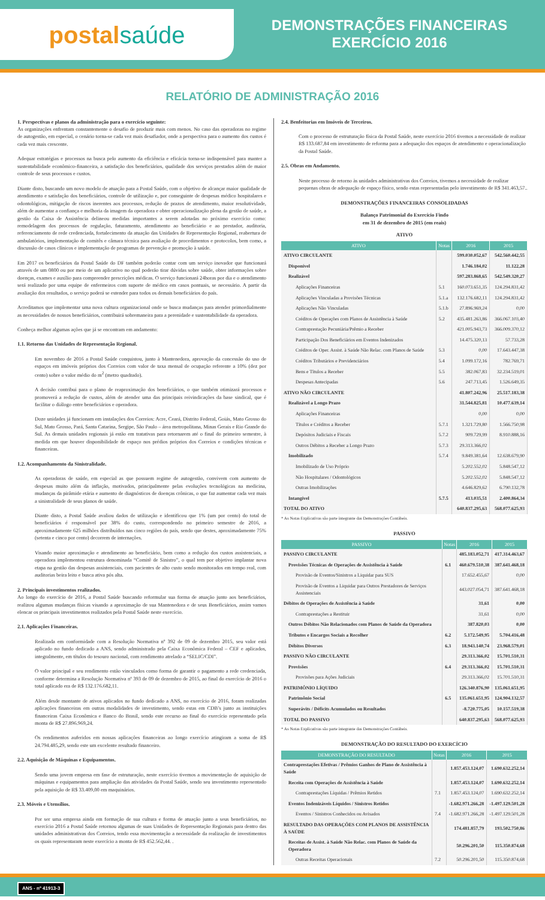postal saúde
DEMONSTRAÇÕES FINANCEIRAS
EXERCÍCIO 2016
RELATÓRIO DE ADMINISTRAÇÃO 2016
1. Perspectivas e planos da administração para o exercício seguinte:
As organizações enfrentam constantemente o desafio de produzir mais com menos. No caso das operadoras no regime de autogestão, em especial, o cenário torna-se cada vez mais desafiador, onde a perspectiva para o aumento dos custos é cada vez mais crescente.
Adequar estratégias e processos na busca pelo aumento da eficiência e eficácia torna-se indispensável para manter a sustentabilidade econômico-financeira, a satisfação dos beneficiários, qualidade dos serviços prestados além de maior controle de seus processos e custos.
Diante disto, buscando um novo modelo de atuação para a Postal Saúde, com o objetivo de alcançar maior qualidade de atendimento e satisfação dos beneficiários, controle de utilização e, por conseguinte de despesas médico hospitalares e odontológicas, mitigação de riscos inerentes aos processos, redução de prazos de atendimento, maior resolutividade, além de aumentar a confiança e melhoria da imagem da operadora e obter operacionalização plena da gestão de saúde, a gestão da Caixa de Assistência delineou medidas importantes a serem adotadas no próximo exercício como: remodelagem dos processos de regulação, faturamento, atendimento ao beneficiário e ao prestador, auditoria, referenciamento de rede credenciada, fortalecimento da atuação das Unidades de Representação Regional, reabertura de ambulatórios, implementação de comitês e câmara técnica para avaliação de procedimentos e protocolos, bem como, a discussão de casos clínicos e implementação de programas de prevenção e promoção à saúde.
Em 2017 os beneficiários da Postal Saúde do DF também poderão contar com um serviço inovador que funcionará através de um 0800 ou por meio de um aplicativo no qual poderão tirar dúvidas sobre saúde, obter informações sobre doenças, exames e auxílio para compreender prescrições médicas. O serviço funcionará 24horas por dia e o atendimento será realizado por uma equipe de enfermeiros com suporte de médico em casos pontuais, se necessário. A partir da avaliação dos resultados, o serviço poderá se estender para todos os demais beneficiários do país.
Acreditamos que implementar uma nova cultura organizacional onde se busca mudanças para atender primordialmente as necessidades de nossos beneficiários, contribuirá sobremaneira para a perenidade e sustentabilidade da operadora.
Conheça melhor algumas ações que já se encontram em andamento:
1.1. Retorno das Unidades de Representação Regional.
Em novembro de 2016 a Postal Saúde conquistou, junto à Mantenedora, aprovação da concessão do uso de espaços em imóveis próprios dos Correios com valor de taxa mensal de ocupação referente a 10% (dez por cento) sobre o valor médio do m<sup>2</sup> (metro quadrado).
A decisão contribui para o plano de reaproximação dos beneficiários, o que também otimizará processos e promoverá a redução de custos, além de atender uma das principais reivindicações da base sindical, que é facilitar o diálogo entre beneficiários e operadora.
Doze unidades já funcionam em instalações dos Correios: Acre, Ceará, Distrito Federal, Goiás, Mato Grosso do Sul, Mato Grosso, Pará, Santa Catarina, Sergipe, São Paulo – área metropolitana, Minas Gerais e Rio Grande do Sul. As demais unidades regionais já estão em tratativas para retornarem até o final do primeiro semestre, à medida em que houver disponibilidade de espaço nos prédios próprios dos Correios e condições técnicas e financeiras.
1.2. Acompanhamento da Sinistralidade.
As operadoras de saúde, em especial as que possuem regime de autogestão, convivem com aumento de despesas muito além da inflação, motivados, principalmente pelas evoluções tecnológicas na medicina, mudanças da pirâmide etária e aumento de diagnósticos de doenças crônicas, o que faz aumentar cada vez mais a sinistralidade de seus planos de saúde.
Diante disto, a Postal Saúde avaliou dados de utilização e identificou que 1% (um por cento) do total de beneficiários é responsável por 38% do custo, correspondendo no primeiro semestre de 2016, a aproximadamente 625 milhões distribuídos nas cinco regiões do país, sendo que destes, aproximadamente 75% (setenta e cinco por cento) decorrem de internações.
Visando maior aproximação e atendimento ao beneficiário, bem como a redução dos custos assistenciais, a operadora implementou estrutura denominada “Comitê de Sinistro”, o qual tem por objetivo implantar nova etapa na gestão das despesas assistenciais, com pacientes de alto custo sendo monitorados em tempo real, com auditorias beira leito e busca ativa pós alta.
2. Principais investimentos realizados.
Ao longo do exercício de 2016, a Postal Saúde buscando reformular sua forma de atuação junto aos beneficiários, realizou algumas mudanças físicas visando a aproximação de sua Mantenedora e de seus Beneficiários, assim vamos elencar os principais investimentos realizados pela Postal Saúde neste exercício.
2.1. Aplicações Financeiras.
Realizada em conformidade com a Resolução Normativa nº 392 de 09 de dezembro 2015, seu valor está aplicado no fundo dedicado a ANS, sendo administrado pela Caixa Econômica Federal – CEF e aplicados, integralmente, em títulos do tesouro nacional, com rendimento atrelado a “SELIC/CDI”.
O valor principal e seu rendimento estão vinculados como forma de garantir o pagamento a rede credenciada, conforme determina a Resolução Normativa nº 393 de 09 de dezembro de 2015, ao final do exercício de 2016 o total aplicado era de R$ 132.176.682,11.
Além desde montante de ativos aplicados no fundo dedicado a ANS, no exercício de 2016, foram realizadas aplicações financeiras em outras modalidades de investimento, sendo estas em CDB’s junto as instituições financeiras Caixa Econômica e Banco do Brasil, sendo este recurso ao final do exercício representado pela monta de R$ 27.896.969,24.
Os rendimentos auferidos em nossas aplicações financeiras ao longo exercício atingiram a soma de R$ 24.794.485,29, sendo este um excelente resultado financeiro.
2.2. Aquisição de Máquinas e Equipamentos.
Sendo uma jovem empresa em fase de estruturação, neste exercício tivemos a movimentação de aquisição de máquinas e equipamentos para ampliação das atividades da Postal Saúde, sendo seu investimento representado pela aquisição de R$ 33.409,00 em maquinários.
2.3. Móveis e Utensílios.
Por ser uma empresa ainda em formação de sua cultura e forma de atuação junto a seus beneficiários, no exercício 2016 a Postal Saúde retornou algumas de suas Unidades de Representação Regionais para dentro das unidades administrativas dos Correios, tendo essa movimentação a necessidade da realização de investimentos os quais representaram neste exercício a monta de R$ 452.562,44. .
2.4. Benfeitorias em Imóveis de Terceiros.
Com o processo de estruturação física da Postal Saúde, neste exercício 2016 tivemos a necessidade de realizar R$ 133.687,84 em investimento de reforma para a adequação dos espaços de atendimento e operacionalização da Postal Saúde.
2.5. Obras em Andamento.
Neste processo de retorno às unidades administrativas dos Correios, tivemos a necessidade de realizar pequenas obras de adequação de espaço físico, sendo estas representadas pelo investimento de R$ 341.463,57..
DEMONSTRAÇÕES FINANCEIRAS CONSOLIDADAS
Balanço Patrimonial do Exercício Findo
em 31 de dezembro de 2015 (em reais)
ATIVO
| ATIVO | Notas | 2016 | 2015 |
| --- | --- | --- | --- |
| ATIVO CIRCULANTE | | 599.030.052,67 | 542.560.442,55 |
| Disponível | | 1.746.184,02 | 11.122,28 |
| Realizável | | 597.283.868,65 | 542.549.320,27 |
| Aplicações Financeiras | 5.1 | 160.073.651,35 | 124.294.831,42 |
| Aplicações Vinculadas a Provisões Técnicas | 5.1.a | 132.176.682,11 | 124.294.831,42 |
| Aplicações Não Vinculadas | 5.1.b | 27.896.969,24 | 0,00 |
| Créditos de Operações com Planos de Assistência à Saúde | 5.2 | 435.481.263,86 | 366.067.103,40 |
| Contraprestação Pecuniária/Prêmio a Receber | | 421.005.943,73 | 366.009.370,12 |
| Participação Dos Beneficiários em Eventos Indenizados | | 14.475.320,13 | 57.733,28 |
| Créditos de Oper. Assist. à Saúde Não Relac. com Planos de Saúde | 5.3 | 0,00 | 17.643.447,38 |
| Créditos Tributários e Previdenciários | 5.4 | 1.099.172,16 | 782.769,71 |
| Bens e Títulos a Receber | 5.5 | 382.067,83 | 32.234.519,01 |
| Despesas Antecipadas | 5.6 | 247.713,45 | 1.526.649,35 |
| ATIVO NÃO CIRCULANTE | | 41.807.242,96 | 25.517.183,38 |
| Realizável a Longo Prazo | | 31.544.825,81 | 10.477.639,14 |
| Aplicações Financeiras | | 0,00 | 0,00 |
| Títulos e Créditos a Receber | 5.7.1 | 1.321.729,80 | 1.566.750,98 |
| Depósitos Judiciais e Fiscais | 5.7.2 | 909.729,99 | 8.910.888,16 |
| Outros Débitos a Receber a Longo Prazo | 5.7.3 | 29.313.366,02 | |
| Imobilizado | 5.7.4 | 9.849.381,64 | 12.638.679,90 |
| Imobilizado de Uso Próprio | | 5.202.552,02 | 5.848.547,12 |
| Não Hospitalares / Odontológicos | | 5.202.552,02 | 5.848.547,12 |
| Outras Imobilizações | | 4.646.829,62 | 6.790.132,78 |
| Intangível | 5.7.5 | 413.035,51 | 2.400.864,34 |
| TOTAL DO ATIVO | | 640.837.295,63 | 568.077.625,93 |
* As Notas Explicativas são parte integrante das Demonstrações Contábeis.
PASSIVO
| PASSIVO | Notas | 2016 | 2015 |
| --- | --- | --- | --- |
| PASSIVO CIRCULANTE | | 485.183.052,71 | 417.314.463,67 |
| Provisões Técnicas de Operações de Assistência à Saúde | 6.1 | 460.679.510,38 | 387.641.468,18 |
| Provisão de Eventos/Sinistros a Liquidar para SUS | | 17.652.455,67 | 0,00 |
| Provisão de Eventos a Liquidar para Outros Prestadores de Serviços Assistenciais | | 443.027.054,71 | 387.641.468,18 |
| Débitos de Operações de Assistência à Saúde | | 31,61 | 0,00 |
| Contraprestações a Restituir | | 31,61 | 0,00 |
| Outros Débitos Não Relacionados com Planos de Saúde da Operadora | | 387.820,03 | 0,00 |
| Tributos e Encargos Sociais a Recolher | 6.2 | 5.172.549,95 | 5.704.416,48 |
| Débitos Diversos | 6.3 | 18.943.140,74 | 23.968.579,01 |
| PASSIVO NÃO CIRCULANTE | | 29.313.366,02 | 15.701.510,31 |
| Provisões | 6.4 | 29.313.366,02 | 15.701.510,31 |
| Provisões para Ações Judiciais | | 29.313.366,02 | 15.701.510,31 |
| PATRIMÔNIO LÍQUIDO | | 126.340.876,90 | 135.061.651,95 |
| Patrimônio Social | 6.5 | 135.061.651,95 | 124.904.132,57 |
| Superávits / Déficits Acumulados ou Resultados | | -8.720.775,05 | 10.157.519,38 |
| TOTAL DO PASSIVO | | 640.837.295,63 | 568.077.625,93 |
* As Notas Explicativas são parte integrante das Demonstrações Contábeis.
DEMONSTRAÇÃO DO RESULTADO DO EXERCÍCIO
| DEMONSTRAÇÃO DO RESULTADO | Notas | 2016 | 2015 |
| --- | --- | --- | --- |
| Contraprestações Efetivas / Prêmios Ganhos de Plano de Assistência à Saúde | | 1.857.453.124,07 | 1.690.632.252,14 |
| Receita com Operações de Assistência à Saúde | | 1.857.453.124,07 | 1.690.632.252,14 |
| Contraprestações Líquidas / Prêmios Retidos | 7.1 | 1.857.453.124,07 | 1.690.632.252,14 |
| Eventos Indenizáveis Líquidos / Sinistros Retidos | | -1.682.971.266,28 | -1.497.129.501,28 |
| Eventos / Sinistros Conhecidos ou Avisados | 7.4 | -1.682.971.266,28 | -1.497.129.501,28 |
| RESULTADO DAS OPERAÇÕES COM PLANOS DE ASSISTÊNCIA À SAÚDE | | 174.481.857,79 | 193.502.750,86 |
| Receitas de Assist. à Saúde Não Relac. com Planos de Saúde da Operadora | | 50.296.201,50 | 115.350.874,68 |
| Outras Receitas Operacionais | 7.2 | 50.296.201,50 | 115.350.874,68 |
ANS - nº 41913-3